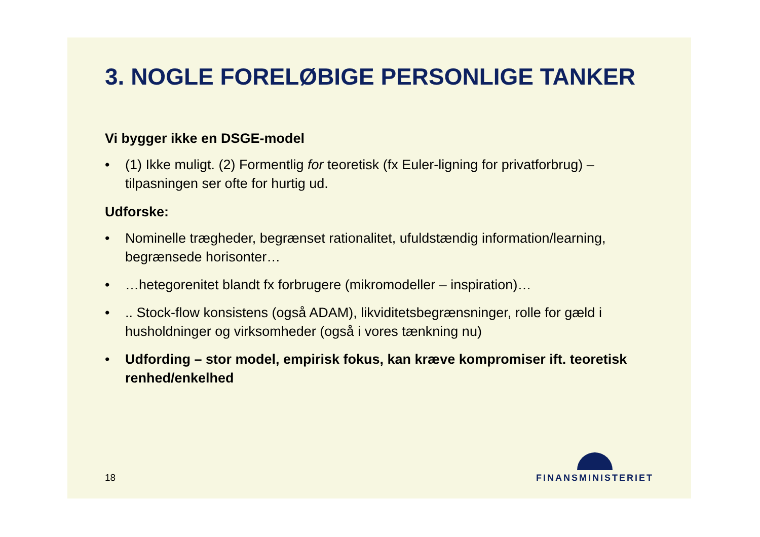3. NOGLE FORELØBIGE PERSONLIGE TANKER
Vi bygger ikke en DSGE-model
• (1) Ikke muligt. (2) Formentlig for teoretisk (fx Euler-ligning for privatforbrug) – tilpasningen ser ofte for hurtig ud.
Udforske:
• Nominelle trægheder, begrænset rationalitet, ufuldstændig information/learning, begrænsede horisonter…
• …hetegorenitet blandt fx forbrugere (mikromodeller – inspiration)…
•.. Stock-flow konsistens (også ADAM), likviditetsbegrænsninger, rolle for gæld i husholdninger og virksomheder (også i vores tænkning nu)
• Udfording – stor model, empirisk fokus, kan kræve kompromiser ift. teoretisk renhed/enkelhed
18
FINANSMINISTERIET